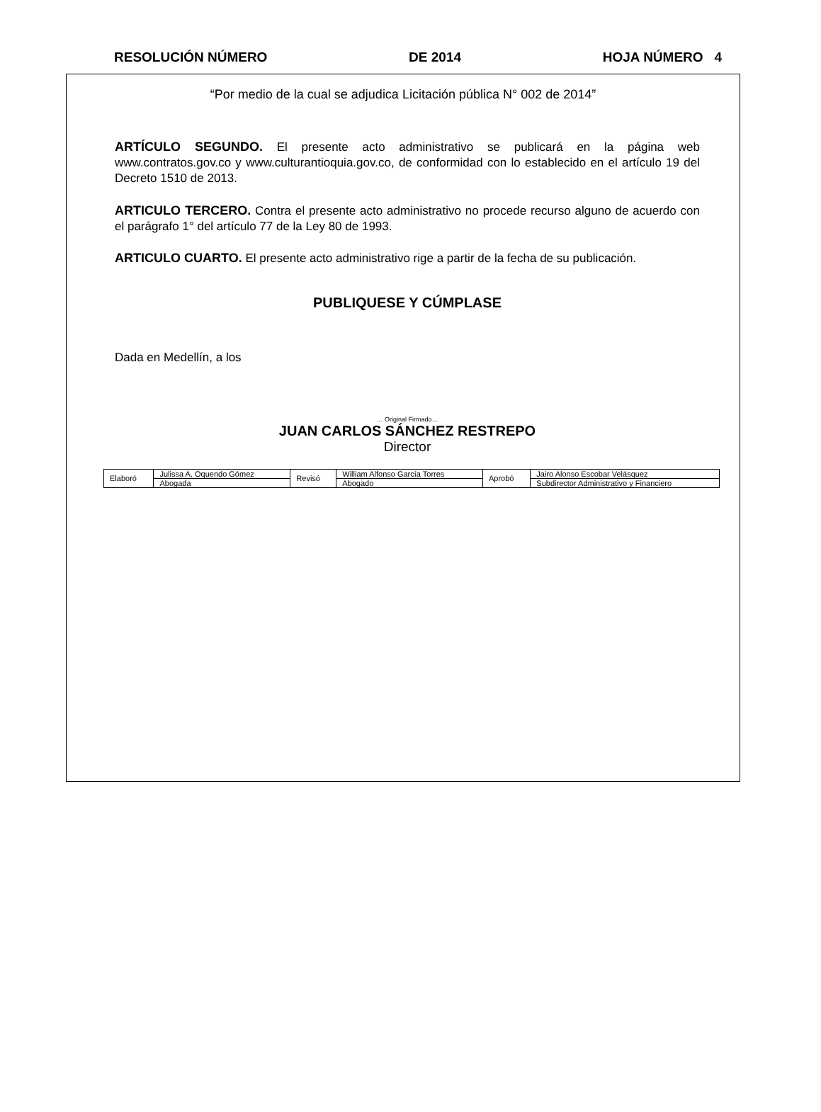RESOLUCIÓN NÚMERO DE 2014 HOJA NÚMERO 4
“Por medio de la cual se adjudica Licitación pública N° 002 de 2014”
ARTÍCULO SEGUNDO. El presente acto administrativo se publicará en la página web www.contratos.gov.co y www.culturantioquia.gov.co, de conformidad con lo establecido en el artículo 19 del Decreto 1510 de 2013.
ARTICULO TERCERO. Contra el presente acto administrativo no procede recurso alguno de acuerdo con el parágrafo 1° del artículo 77 de la Ley 80 de 1993.
ARTICULO CUARTO. El presente acto administrativo rige a partir de la fecha de su publicación.
PUBLIQUESE Y CÚMPLASE
Dada en Medellín, a los
… Original Firmado…
JUAN CARLOS SÁNCHEZ RESTREPO
Director
| Elaboró | Julissa A. Oquendo Gómez | Revisó | William Alfonso García Torres | Aprobó | Jairo Alonso Escobar Velásquez |
| | Abogada | | Abogado | | Subdirector Administrativo y Financiero |